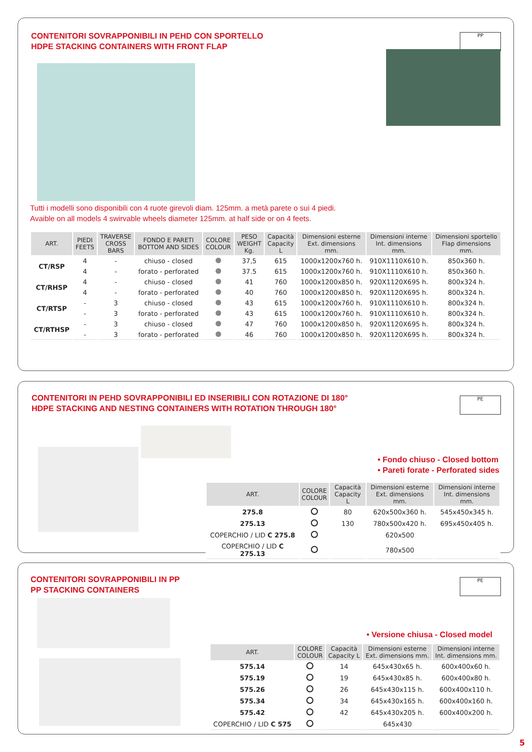CONTENITORI SOVRAPPONIBILI IN PEHD CON SPORTELLO
HDPE STACKING CONTAINERS WITH FRONT FLAP
PP
Tutti i modelli sono disponibili con 4 ruote girevoli diam. 125mm. a metà parete o sui 4 piedi.
Avaible on all models 4 swirvable wheels diameter 125mm. at half side or on 4 feets.
| ART. | PIEDI FEETS | TRAVERSE CROSS BARS | FONDO E PARETI BOTTOM AND SIDES | COLORE COLOUR | PESO WEIGHT Kg. | Capacità Capacity L | Dimensioni esterne Ext. dimensions mm. | Dimensioni interne Int. dimensions mm. | Dimensioni sportello Flap dimensions mm. |
| --- | --- | --- | --- | --- | --- | --- | --- | --- | --- |
| CT/RSP | 4 | - | chiuso - closed | | 37,5 | 615 | 1000x1200x760 h. | 910X1110X610 h. | 850x360 h. |
| | 4 | - | forato - perforated | | 37.5 | 615 | 1000x1200x760 h. | 910X1110X610 h. | 850x360 h. |
| CT/RHSP | 4 | - | chiuso - closed | | 41 | 760 | 1000x1200x850 h. | 920X1120X695 h. | 800x324 h. |
| | 4 | - | forato - perforated | | 40 | 760 | 1000x1200x850 h. | 920X1120X695 h. | 800x324 h. |
| CT/RTSP | - | 3 | chiuso - closed | | 43 | 615 | 1000x1200x760 h. | 910X1110X610 h. | 800x324 h. |
| | - | 3 | forato - perforated | | 43 | 615 | 1000x1200x760 h. | 910X1110X610 h. | 800x324 h. |
| CT/RTHSP | - | 3 | chiuso - closed | | 47 | 760 | 1000x1200x850 h. | 920X1120X695 h. | 800x324 h. |
| | - | 3 | forato - perforated | | 46 | 760 | 1000x1200x850 h. | 920X1120X695 h. | 800x324 h. |
CONTENITORI IN PEHD SOVRAPPONIBILI ED INSERIBILI CON ROTAZIONE DI 180°
HDPE STACKING AND NESTING CONTAINERS WITH ROTATION THROUGH 180°
PE
• Fondo chiuso - Closed bottom
• Pareti forate - Perforated sides
| ART. | COLORE COLOUR | Capacità Capacity L | Dimensioni esterne Ext. dimensions mm. | Dimensioni interne Int. dimensions mm. |
| --- | --- | --- | --- | --- |
| 275.8 | | 80 | 620x500x360 h. | 545x450x345 h. |
| 275.13 | | 130 | 780x500x420 h. | 695x450x405 h. |
| COPERCHIO / LID C 275.8 | | | 620x500 | |
| COPERCHIO / LID C 275.13 | | | 780x500 | |
CONTENITORI SOVRAPPONIBILI IN PP
PP STACKING CONTAINERS
PE
• Versione chiusa - Closed model
| ART. | COLORE COLOUR | Capacità Capacity L | Dimensioni esterne Ext. dimensions mm. | Dimensioni interne Int. dimensions mm. |
| --- | --- | --- | --- | --- |
| 575.14 | | 14 | 645x430x65 h. | 600x400x60 h. |
| 575.19 | | 19 | 645x430x85 h. | 600x400x80 h. |
| 575.26 | | 26 | 645x430x115 h. | 600x400x110 h. |
| 575.34 | | 34 | 645x430x165 h. | 600x400x160 h. |
| 575.42 | | 42 | 645x430x205 h. | 600x400x200 h. |
| COPERCHIO / LID C 575 | | | 645x430 | |
5